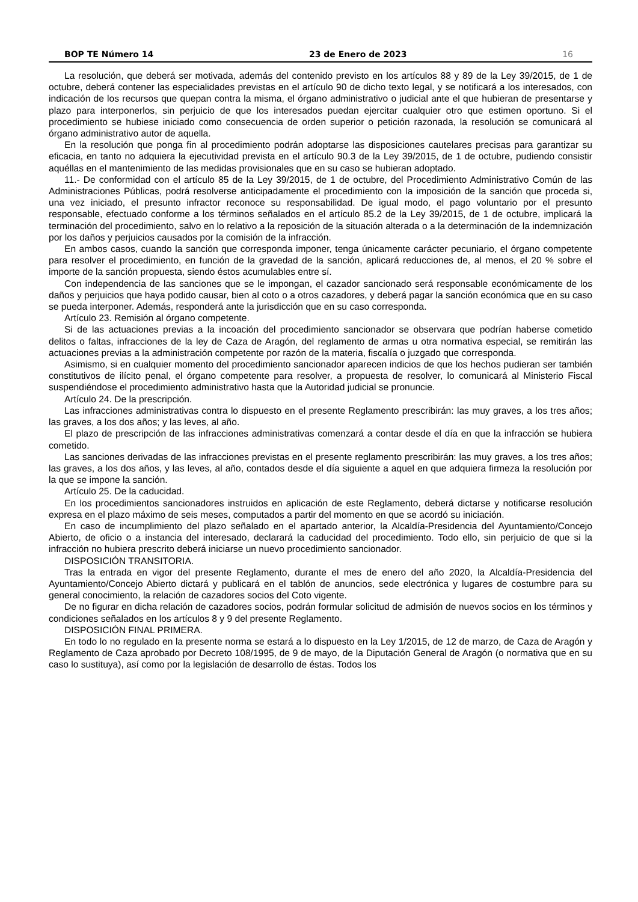BOP TE Número 14 23 de Enero de 2023 16
La resolución, que deberá ser motivada, además del contenido previsto en los artículos 88 y 89 de la Ley 39/2015, de 1 de octubre, deberá contener las especialidades previstas en el artículo 90 de dicho texto legal, y se notificará a los interesados, con indicación de los recursos que quepan contra la misma, el órgano administrativo o judicial ante el que hubieran de presentarse y plazo para interponerlos, sin perjuicio de que los interesados puedan ejercitar cualquier otro que estimen oportuno. Si el procedimiento se hubiese iniciado como consecuencia de orden superior o petición razonada, la resolución se comunicará al órgano administrativo autor de aquella.
En la resolución que ponga fin al procedimiento podrán adoptarse las disposiciones cautelares precisas para garantizar su eficacia, en tanto no adquiera la ejecutividad prevista en el artículo 90.3 de la Ley 39/2015, de 1 de octubre, pudiendo consistir aquéllas en el mantenimiento de las medidas provisionales que en su caso se hubieran adoptado.
11.- De conformidad con el artículo 85 de la Ley 39/2015, de 1 de octubre, del Procedimiento Administrativo Común de las Administraciones Públicas, podrá resolverse anticipadamente el procedimiento con la imposición de la sanción que proceda si, una vez iniciado, el presunto infractor reconoce su responsabilidad. De igual modo, el pago voluntario por el presunto responsable, efectuado conforme a los términos señalados en el artículo 85.2 de la Ley 39/2015, de 1 de octubre, implicará la terminación del procedimiento, salvo en lo relativo a la reposición de la situación alterada o a la determinación de la indemnización por los daños y perjuicios causados por la comisión de la infracción.
En ambos casos, cuando la sanción que corresponda imponer, tenga únicamente carácter pecuniario, el órgano competente para resolver el procedimiento, en función de la gravedad de la sanción, aplicará reducciones de, al menos, el 20 % sobre el importe de la sanción propuesta, siendo éstos acumulables entre sí.
Con independencia de las sanciones que se le impongan, el cazador sancionado será responsable económicamente de los daños y perjuicios que haya podido causar, bien al coto o a otros cazadores, y deberá pagar la sanción económica que en su caso se pueda interponer. Además, responderá ante la jurisdicción que en su caso corresponda.
Artículo 23. Remisión al órgano competente.
Si de las actuaciones previas a la incoación del procedimiento sancionador se observara que podrían haberse cometido delitos o faltas, infracciones de la ley de Caza de Aragón, del reglamento de armas u otra normativa especial, se remitirán las actuaciones previas a la administración competente por razón de la materia, fiscalía o juzgado que corresponda.
Asimismo, si en cualquier momento del procedimiento sancionador aparecen indicios de que los hechos pudieran ser también constitutivos de ilícito penal, el órgano competente para resolver, a propuesta de resolver, lo comunicará al Ministerio Fiscal suspendiéndose el procedimiento administrativo hasta que la Autoridad judicial se pronuncie.
Artículo 24. De la prescripción.
Las infracciones administrativas contra lo dispuesto en el presente Reglamento prescribirán: las muy graves, a los tres años; las graves, a los dos años; y las leves, al año.
El plazo de prescripción de las infracciones administrativas comenzará a contar desde el día en que la infracción se hubiera cometido.
Las sanciones derivadas de las infracciones previstas en el presente reglamento prescribirán: las muy graves, a los tres años; las graves, a los dos años, y las leves, al año, contados desde el día siguiente a aquel en que adquiera firmeza la resolución por la que se impone la sanción.
Artículo 25. De la caducidad.
En los procedimientos sancionadores instruidos en aplicación de este Reglamento, deberá dictarse y notificarse resolución expresa en el plazo máximo de seis meses, computados a partir del momento en que se acordó su iniciación.
En caso de incumplimiento del plazo señalado en el apartado anterior, la Alcaldía-Presidencia del Ayuntamiento/Concejo Abierto, de oficio o a instancia del interesado, declarará la caducidad del procedimiento. Todo ello, sin perjuicio de que si la infracción no hubiera prescrito deberá iniciarse un nuevo procedimiento sancionador.
DISPOSICIÓN TRANSITORIA.
Tras la entrada en vigor del presente Reglamento, durante el mes de enero del año 2020, la Alcaldía-Presidencia del Ayuntamiento/Concejo Abierto dictará y publicará en el tablón de anuncios, sede electrónica y lugares de costumbre para su general conocimiento, la relación de cazadores socios del Coto vigente.
De no figurar en dicha relación de cazadores socios, podrán formular solicitud de admisión de nuevos socios en los términos y condiciones señalados en los artículos 8 y 9 del presente Reglamento.
DISPOSICIÓN FINAL PRIMERA.
En todo lo no regulado en la presente norma se estará a lo dispuesto en la Ley 1/2015, de 12 de marzo, de Caza de Aragón y Reglamento de Caza aprobado por Decreto 108/1995, de 9 de mayo, de la Diputación General de Aragón (o normativa que en su caso lo sustituya), así como por la legislación de desarrollo de éstas. Todos los